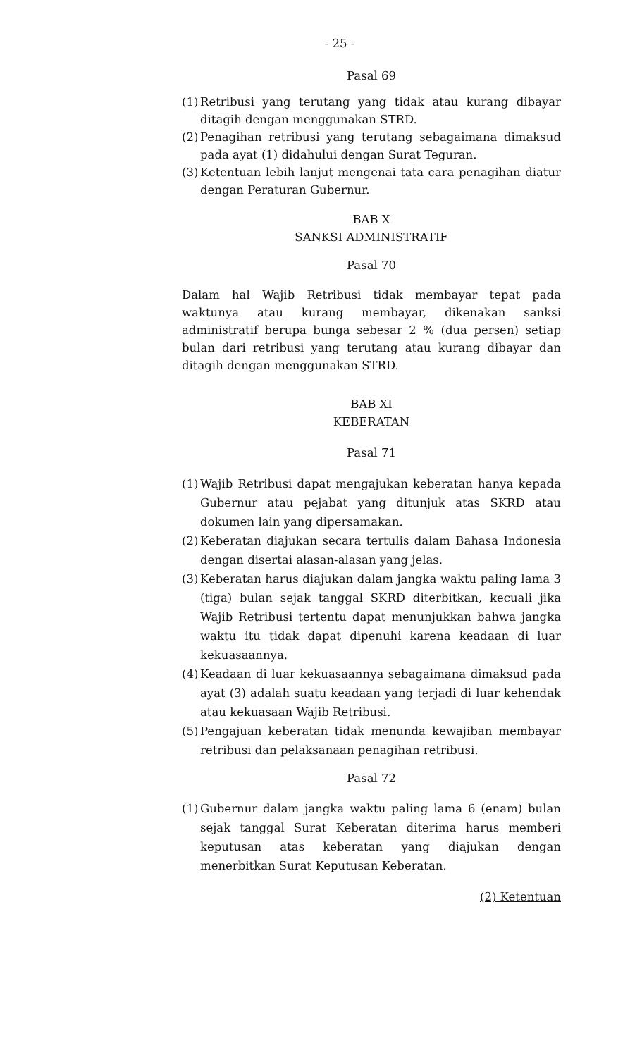- 25 -
Pasal 69
(1)
Retribusi yang terutang yang tidak atau kurang dibayar ditagih dengan menggunakan STRD.
(2)
Penagihan retribusi yang terutang sebagaimana dimaksud pada ayat (1) didahului dengan Surat Teguran.
(3)
Ketentuan lebih lanjut mengenai tata cara penagihan diatur dengan Peraturan Gubernur.
BAB X
SANKSI ADMINISTRATIF
Pasal 70
Dalam hal Wajib Retribusi tidak membayar tepat pada waktunya atau kurang membayar, dikenakan sanksi administratif berupa bunga sebesar 2 % (dua persen) setiap bulan dari retribusi yang terutang atau kurang dibayar dan ditagih dengan menggunakan STRD.
BAB XI
KEBERATAN
Pasal 71
(1)
Wajib Retribusi dapat mengajukan keberatan hanya kepada Gubernur atau pejabat yang ditunjuk atas SKRD atau dokumen lain yang dipersamakan.
(2)
Keberatan diajukan secara tertulis dalam Bahasa Indonesia dengan disertai alasan-alasan yang jelas.
(3)
Keberatan harus diajukan dalam jangka waktu paling lama 3 (tiga) bulan sejak tanggal SKRD diterbitkan, kecuali jika Wajib Retribusi tertentu dapat menunjukkan bahwa jangka waktu itu tidak dapat dipenuhi karena keadaan di luar kekuasaannya.
(4)
Keadaan di luar kekuasaannya sebagaimana dimaksud pada ayat (3) adalah suatu keadaan yang terjadi di luar kehendak atau kekuasaan Wajib Retribusi.
(5)
Pengajuan keberatan tidak menunda kewajiban membayar retribusi dan pelaksanaan penagihan retribusi.
Pasal 72
(1)
Gubernur dalam jangka waktu paling lama 6 (enam) bulan sejak tanggal Surat Keberatan diterima harus memberi keputusan atas keberatan yang diajukan dengan menerbitkan Surat Keputusan Keberatan.
(2) Ketentuan